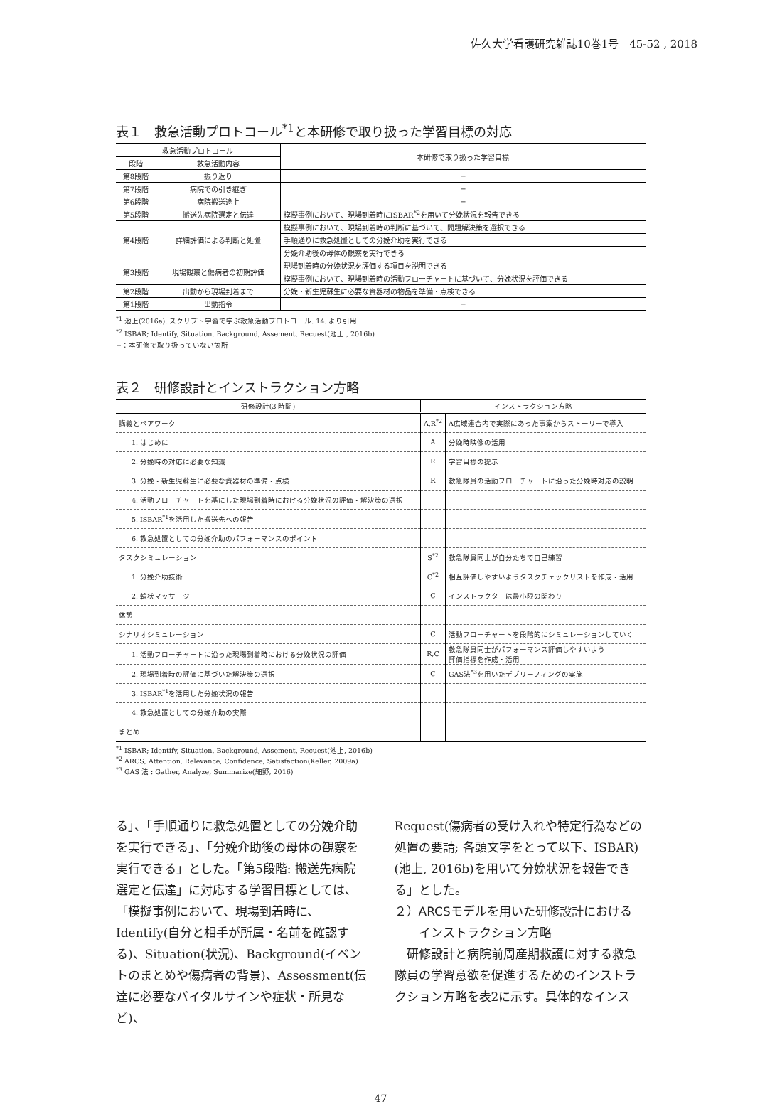佐久大学看護研究雑誌10巻1号　45-52 , 2018
表１　救急活動プロトコール<sup>*1</sup>と本研修で取り扱った学習目標の対応
| 救急活動プロトコール | | 本研修で取り扱った学習目標 |
| --- | --- | --- |
| 段階 | 救急活動内容 | |
| 第8段階 | 振り返り | − |
| 第7段階 | 病院での引き継ぎ | − |
| 第6段階 | 病院搬送途上 | − |
| 第5段階 | 搬送先病院選定と伝達 | 模擬事例において、現場到着時にISBAR<sup>*2</sup>を用いて分娩状況を報告できる |
| 第4段階 | 詳細評価による判断と処置 | 模擬事例において、現場到着時の判断に基づいて、問題解決策を選択できる |
| | | 手順通りに救急処置としての分娩介助を実行できる |
| | | 分娩介助後の母体の観察を実行できる |
| 第3段階 | 現場観察と傷病者の初期評価 | 現場到着時の分娩状況を評価する項目を説明できる |
| | | 模擬事例において、現場到着時の活動フローチャートに基づいて、分娩状況を評価できる |
| 第2段階 | 出動から現場到着まで | 分娩・新生児蘇生に必要な資器材の物品を準備・点検できる |
| 第1段階 | 出動指令 | − |
<sup>*1</sup> 池上(2016a). スクリプト学習で学ぶ救急活動プロトコール. 14. より引用
<sup>*2</sup> ISBAR; Identify, Situation, Background, Assement, Recuest(池上 , 2016b)
−：本研修で取り扱っていない箇所
表２　研修設計とインストラクション方略
| 研修設計(3 時間) | インストラクション方略 | |
| --- | --- | --- |
| 講義とペアワーク | A,R<sup>*2</sup> | A広域連合内で実際にあった事案からストーリーで導入 |
| 1. はじめに | A | 分娩時映像の活用 |
| 2. 分娩時の対応に必要な知識 | R | 学習目標の提示 |
| 3. 分娩・新生児蘇生に必要な資器材の準備・点検 | R | 救急隊員の活動フローチャートに沿った分娩時対応の説明 |
| 4. 活動フローチャートを基にした現場到着時における分娩状況の評価・解決策の選択 | | |
| 5. ISBAR<sup>*1</sup>を活用した搬送先への報告 | | |
| 6. 救急処置としての分娩介助のパフォーマンスのポイント | | |
| タスクシミュレーション | S<sup>*2</sup> | 救急隊員同士が自分たちで自己練習 |
| 1. 分娩介助技術 | C<sup>*2</sup> | 相互評価しやすいようタスクチェックリストを作成・活用 |
| 2. 輪状マッサージ | C | インストラクターは最小限の関わり |
| 休憩 | | |
| シナリオシミュレーション | C | 活動フローチャートを段階的にシミュレーションしていく |
| 1. 活動フローチャートに沿った現場到着時における分娩状況の評価 | R,C | 救急隊員同士がパフォーマンス評価しやすいよう 評価指標を作成・活用 |
| 2. 現場到着時の評価に基づいた解決策の選択 | C | GAS法<sup>*3</sup>を用いたデブリーフィングの実施 |
| 3. ISBAR<sup>*1</sup>を活用した分娩状況の報告 | | |
| 4. 救急処置としての分娩介助の実際 | | |
| まとめ | | |
<sup>*1</sup> ISBAR; Identify, Situation, Background, Assement, Recuest(池上, 2016b)
<sup>*2</sup> ARCS; Attention, Relevance, Confidence, Satisfaction(Keller, 2009a)
<sup>*3</sup> GAS 法 : Gather, Analyze, Summarize(細野, 2016)
る」、「手順通りに救急処置としての分娩介助を実行できる」、「分娩介助後の母体の観察を実行できる」とした。「第5段階: 搬送先病院選定と伝達」に対応する学習目標としては、「模擬事例において、現場到着時に、Identify(自分と相手が所属・名前を確認する)、Situation(状況)、Background(イベントのまとめや傷病者の背景)、Assessment(伝達に必要なバイタルサインや症状・所見など)、
Request(傷病者の受け入れや特定行為などの処置の要請; 各頭文字をとって以下、ISBAR)(池上, 2016b)を用いて分娩状況を報告できる」とした。
２）ARCSモデルを用いた研修設計における
　　インストラクション方略
　研修設計と病院前周産期救護に対する救急隊員の学習意欲を促進するためのインストラクション方略を表2に示す。具体的なインス
47